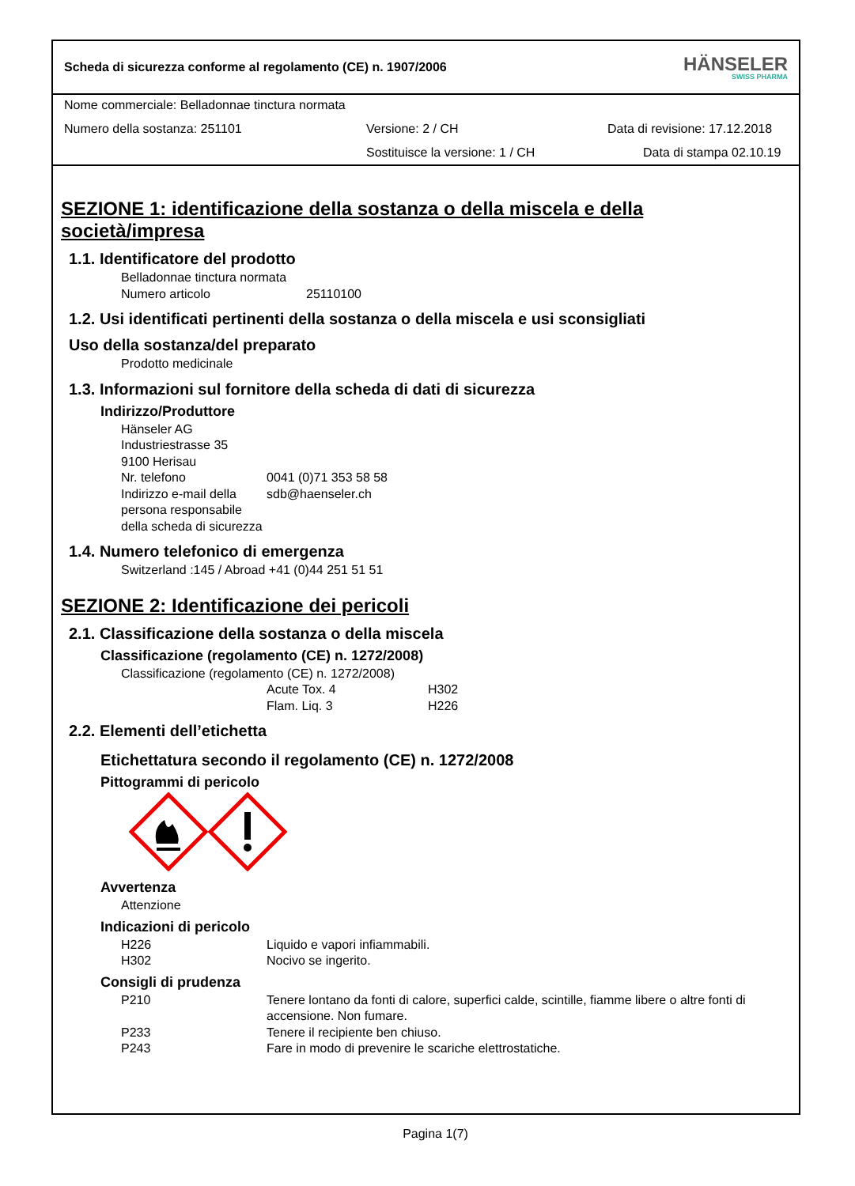Scheda di sicurezza conforme al regolamento (CE) n. 1907/2006
HÄNSELER
SWISS PHARMA
Nome commerciale: Belladonnae tinctura normata
Numero della sostanza: 251101 Versione: 2 / CH Data di revisione: 17.12.2018
Sostituisce la versione: 1 / CH Data di stampa 02.10.19
SEZIONE 1: identificazione della sostanza o della miscela e della società/impresa
1.1. Identificatore del prodotto
Belladonnae tinctura normata
Numero articolo 25110100
1.2. Usi identificati pertinenti della sostanza o della miscela e usi sconsigliati
Uso della sostanza/del preparato
Prodotto medicinale
1.3. Informazioni sul fornitore della scheda di dati di sicurezza
Indirizzo/Produttore
Hänseler AG
Industriestrasse 35
9100 Herisau
Nr. telefono 0041 (0)71 353 58 58
Indirizzo e-mail della persona responsabile della scheda di sicurezza sdb@haenseler.ch
1.4. Numero telefonico di emergenza
Switzerland :145 / Abroad +41 (0)44 251 51 51
SEZIONE 2: Identificazione dei pericoli
2.1. Classificazione della sostanza o della miscela
Classificazione (regolamento (CE) n. 1272/2008)
Classificazione (regolamento (CE) n. 1272/2008)
Acute Tox. 4 H302
Flam. Liq. 3 H226
2.2. Elementi dell’etichetta
Etichettatura secondo il regolamento (CE) n. 1272/2008
Pittogrammi di pericolo
Avvertenza
Attenzione
Indicazioni di pericolo
H226 Liquido e vapori infiammabili.
H302 Nocivo se ingerito.
Consigli di prudenza
P210 Tenere lontano da fonti di calore, superfici calde, scintille, fiamme libere o altre fonti di accensione. Non fumare.
P233 Tenere il recipiente ben chiuso.
P243 Fare in modo di prevenire le scariche elettrostatiche.
Pagina 1(7)